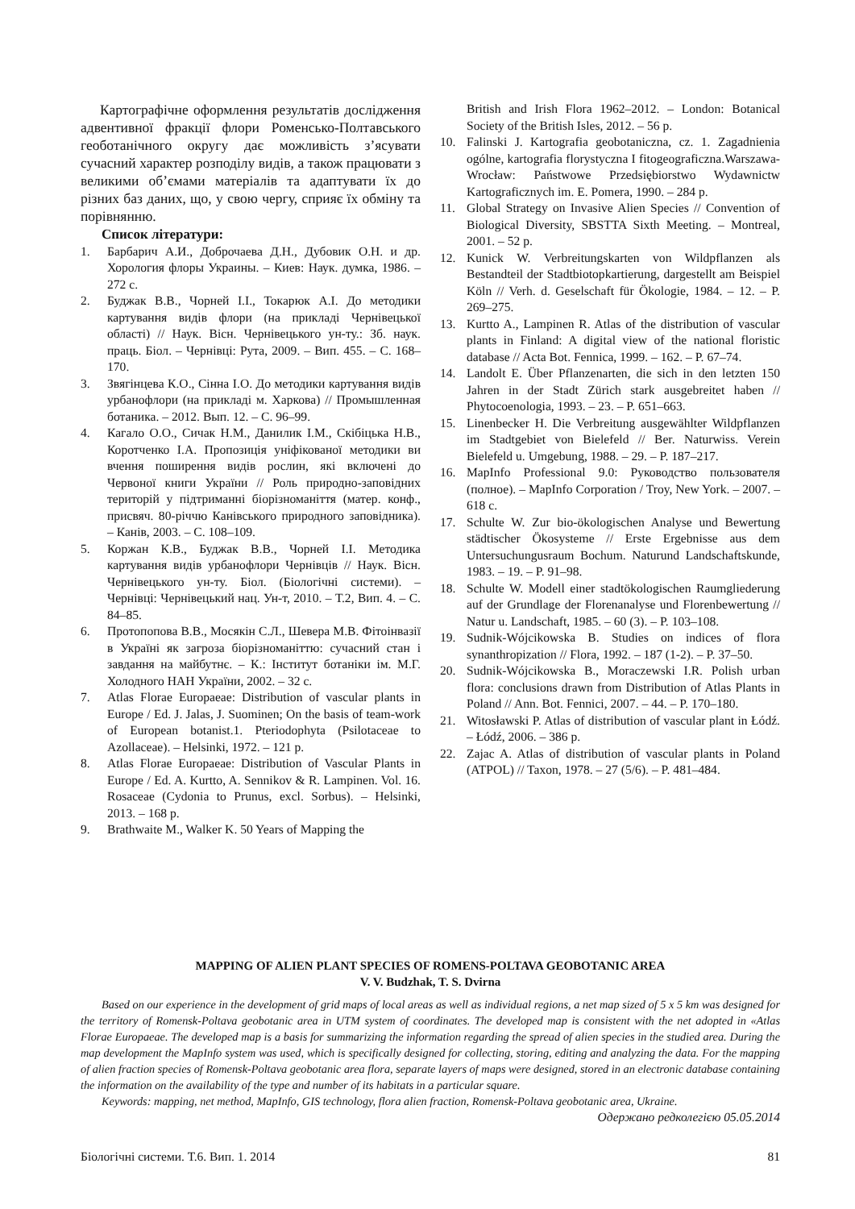Картографічне оформлення результатів дослідження адвентивної фракції флори Роменсько-Полтавського геоботанічного округу дає можливість з’ясувати сучасний характер розподілу видів, а також працювати з великими об’ємами матеріалів та адаптувати їх до різних баз даних, що, у свою чергу, сприяє їх обміну та порівнянню.
Список літератури:
1. Барбарич А.И., Доброчаева Д.Н., Дубовик О.Н. и др. Хорология флоры Украины. – Киев: Наук. думка, 1986. – 272 с.
2. Буджак В.В., Чорней І.І., Токарюк А.І. До методики картування видів флори (на прикладі Чернівецької області) // Наук. Вісн. Чернівецького ун-ту.: Зб. наук. праць. Біол. – Чернівці: Рута, 2009. – Вип. 455. – С. 168–170.
3. Звягінцева К.О., Сінна І.О. До методики картування видів урбанофлори (на прикладі м. Харкова) // Промышленная ботаника. – 2012. Вып. 12. – С. 96–99.
4. Кагало О.О., Сичак Н.М., Данилик І.М., Скібіцька Н.В., Коротченко І.А. Пропозиція уніфікованої методики ви вчення поширення видів рослин, які включені до Червоної книги України // Роль природно-заповідних територій у підтриманні біорізноманіття (матер. конф., присвяч. 80-річчю Канівського природного заповідника). – Канів, 2003. – С. 108–109.
5. Коржан К.В., Буджак В.В., Чорней І.І. Методика картування видів урбанофлори Чернівців // Наук. Вісн. Чернівецького ун-ту. Біол. (Біологічні системи). – Чернівці: Чернівецький нац. Ун-т, 2010. – Т.2, Вип. 4. – С. 84–85.
6. Протопопова В.В., Мосякін С.Л., Шевера М.В. Фітоінвазії в Україні як загроза біорізноманіттю: сучасний стан і завдання на майбутнє. – К.: Інститут ботаніки ім. М.Г. Холодного НАН України, 2002. – 32 с.
7. Atlas Florae Europaeae: Distribution of vascular plants in Europe / Ed. J. Jalas, J. Suominen; On the basis of team-work of European botanist.1. Pteriodophyta (Psilotaceae to Azollaceae). – Helsinki, 1972. – 121 p.
8. Atlas Florae Europaeae: Distribution of Vascular Plants in Europe / Ed. A. Kurtto, A. Sennikov & R. Lampinen. Vol. 16. Rosaceae (Cydonia to Prunus, excl. Sorbus). – Helsinki, 2013. – 168 p.
9. Brathwaite M., Walker K. 50 Years of Mapping the
British and Irish Flora 1962–2012. – London: Botanical Society of the British Isles, 2012. – 56 p.
10. Falinski J. Kartografia geobotaniczna, cz. 1. Zagadnienia ogólne, kartografia florystyczna I fitogeograficzna.Warszawa-Wrocław: Państwowe Przedsiębiorstwo Wydawnictw Kartograficznych im. E. Pomera, 1990. – 284 p.
11. Global Strategy on Invasive Alien Species // Convention of Biological Diversity, SBSTTA Sixth Meeting. – Montreal, 2001. – 52 p.
12. Kunick W. Verbreitungskarten von Wildpflanzen als Bestandteil der Stadtbiotopkartierung, dargestellt am Beispiel Köln // Verh. d. Geselschaft für Ökologie, 1984. – 12. – P. 269–275.
13. Kurtto A., Lampinen R. Atlas of the distribution of vascular plants in Finland: A digital view of the national floristic database // Acta Bot. Fennica, 1999. – 162. – P. 67–74.
14. Landolt E. Über Pflanzenarten, die sich in den letzten 150 Jahren in der Stadt Zürich stark ausgebreitet haben // Phytocoenologia, 1993. – 23. – P. 651–663.
15. Linenbecker H. Die Verbreitung ausgewählter Wildpflanzen im Stadtgebiet von Bielefeld // Ber. Naturwiss. Verein Bielefeld u. Umgebung, 1988. – 29. – P. 187–217.
16. MapInfo Professional 9.0: Руководство пользователя (полное). – MapInfo Corporation / Troy, New York. – 2007. – 618 c.
17. Schulte W. Zur bio-ökologischen Analyse und Bewertung städtischer Ökosysteme // Erste Ergebnisse aus dem Untersuchungusraum Bochum. Naturund Landschaftskunde, 1983. – 19. – P. 91–98.
18. Schulte W. Modell einer stadtökologischen Raumgliederung auf der Grundlage der Florenanalyse und Florenbewertung // Natur u. Landschaft, 1985. – 60 (3). – P. 103–108.
19. Sudnik-Wójcikowska B. Studies on indices of flora synanthropization // Flora, 1992. – 187 (1-2). – P. 37–50.
20. Sudnik-Wójcikowska B., Moraczewski I.R. Polish urban flora: conclusions drawn from Distribution of Atlas Plants in Poland // Ann. Bot. Fennici, 2007. – 44. – P. 170–180.
21. Witosławski P. Atlas of distribution of vascular plant in Łódź. – Łódź, 2006. – 386 p.
22. Zajac A. Atlas of distribution of vascular plants in Poland (ATPOL) // Taxon, 1978. – 27 (5/6). – P. 481–484.
MAPPING OF ALIEN PLANT SPECIES OF ROMENS-POLTAVA GEOBOTANIC AREA
V. V. Budzhak, T. S. Dvirna
Based on our experience in the development of grid maps of local areas as well as individual regions, a net map sized of 5 x 5 km was designed for the territory of Romensk-Poltava geobotanic area in UTM system of coordinates. The developed map is consistent with the net adopted in «Atlas Florae Europaeae. The developed map is a basis for summarizing the information regarding the spread of alien species in the studied area. During the map development the MapInfo system was used, which is specifically designed for collecting, storing, editing and analyzing the data. For the mapping of alien fraction species of Romensk-Poltava geobotanic area flora, separate layers of maps were designed, stored in an electronic database containing the information on the availability of the type and number of its habitats in a particular square.
Keywords: mapping, net method, MapInfo, GIS technology, flora alien fraction, Romensk-Poltava geobotanic area, Ukraine.
Одержано редколегією 05.05.2014
Біологічні системи. Т.6. Вип. 1. 2014 81